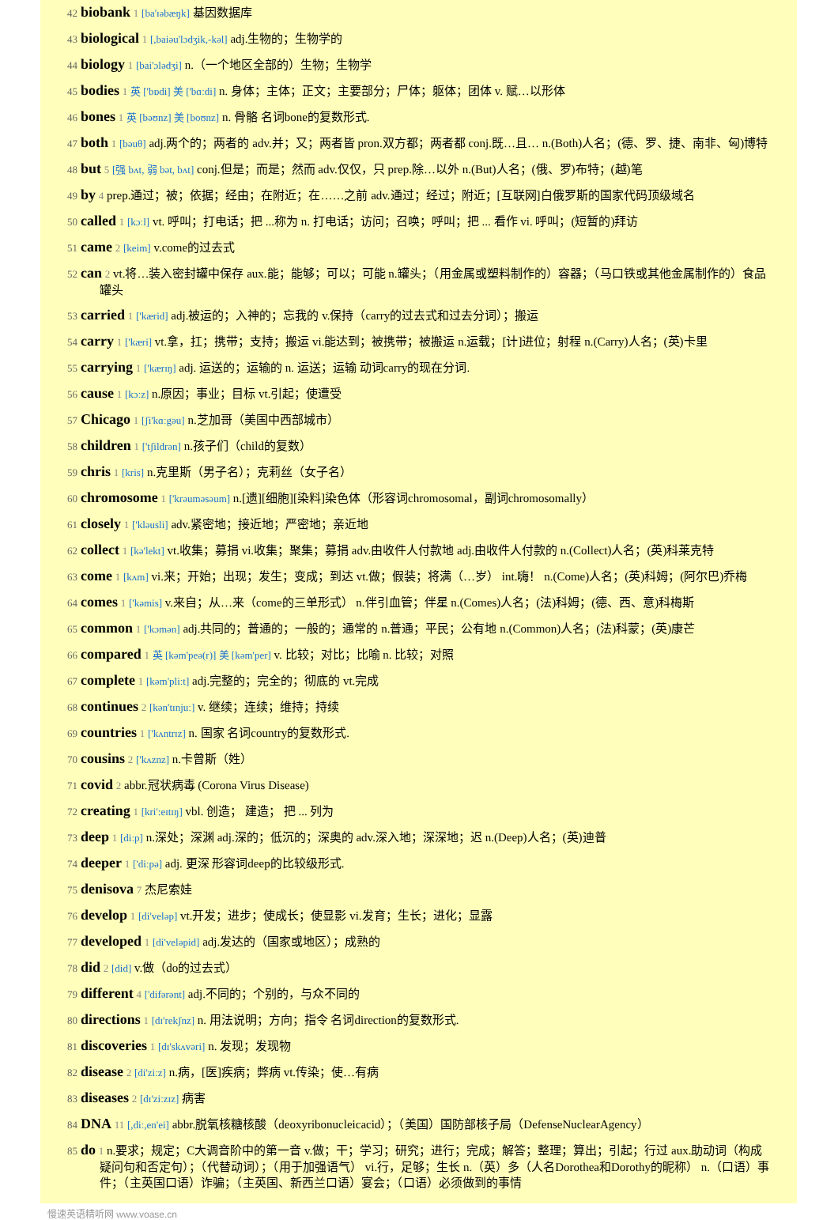42 biobank 1 [ba'ɪəbæŋk] 基因数据库
43 biological 1 [,baiəu'lɔdʒik,-kəl] adj.生物的；生物学的
44 biology 1 [bai'ɔlədʒi] n.（一个地区全部的）生物；生物学
45 bodies 1 英 ['bɒdi] 美 ['bɑːdi] n. 身体；主体；正文；主要部分；尸体；躯体；团体 v. 赋…以形体
46 bones 1 英 [bəʊnz] 美 [boʊnz] n. 骨骼 名词bone的复数形式.
47 both 1 [bəuθ] adj.两个的；两者的 adv.并；又；两者皆 pron.双方都；两者都 conj.既…且… n.(Both)人名；(德、罗、捷、南非、匈)博特
48 but 5 [强 bʌt, 弱 bət, bʌt] conj.但是；而是；然而 adv.仅仅，只 prep.除…以外 n.(But)人名；(俄、罗)布特；(越)笔
49 by 4 prep.通过；被；依据；经由；在附近；在……之前 adv.通过；经过；附近；[互联网]白俄罗斯的国家代码顶级域名
50 called 1 [kɔːl] vt. 呼叫；打电话；把 ...称为 n. 打电话；访问；召唤；呼叫；把 ... 看作 vi. 呼叫；(短暂的)拜访
51 came 2 [keim] v.come的过去式
52 can 2 vt.将…装入密封罐中保存 aux.能；能够；可以；可能 n.罐头；（用金属或塑料制作的）容器；（马口铁或其他金属制作的）食品罐头
53 carried 1 ['kærid] adj.被运的；入神的；忘我的 v.保持（carry的过去式和过去分词）；搬运
54 carry 1 ['kæri] vt.拿，扛；携带；支持；搬运 vi.能达到；被携带；被搬运 n.运载；[计]进位；射程 n.(Carry)人名；(英)卡里
55 carrying 1 ['kærɪŋ] adj. 运送的；运输的 n. 运送；运输 动词carry的现在分词.
56 cause 1 [kɔːz] n.原因；事业；目标 vt.引起；使遭受
57 Chicago 1 [ʃi'kɑːgəu] n.芝加哥（美国中西部城市）
58 children 1 ['tʃildrən] n.孩子们（child的复数）
59 chris 1 [kris] n.克里斯（男子名）；克莉丝（女子名）
60 chromosome 1 ['krəuməsəum] n.[遗][细胞][染料]染色体（形容词chromosomal，副词chromosomally）
61 closely 1 ['kləusli] adv.紧密地；接近地；严密地；亲近地
62 collect 1 [kə'lekt] vt.收集；募捐 vi.收集；聚集；募捐 adv.由收件人付款地 adj.由收件人付款的 n.(Collect)人名；(英)科莱克特
63 come 1 [kʌm] vi.来；开始；出现；发生；变成；到达 vt.做；假装；将满（…岁） int.嗨！ n.(Come)人名；(英)科姆；(阿尔巴)乔梅
64 comes 1 ['kəmis] v.来自；从…来（come的三单形式） n.伴引血管；伴星 n.(Comes)人名；(法)科姆；(德、西、意)科梅斯
65 common 1 ['kɔmən] adj.共同的；普通的；一般的；通常的 n.普通；平民；公有地 n.(Common)人名；(法)科蒙；(英)康芒
66 compared 1 英 [kəm'peə(r)] 美 [kəm'per] v. 比较；对比；比喻 n. 比较；对照
67 complete 1 [kəm'pliːt] adj.完整的；完全的；彻底的 vt.完成
68 continues 2 [kən'tɪnjuː] v. 继续；连续；维持；持续
69 countries 1 ['kʌntrɪz] n. 国家 名词country的复数形式.
70 cousins 2 ['kʌznz] n.卡曾斯（姓）
71 covid 2 abbr.冠状病毒 (Corona Virus Disease)
72 creating 1 [kri':eɪtɪŋ] vbl. 创造； 建造； 把 ... 列为
73 deep 1 [diːp] n.深处；深渊 adj.深的；低沉的；深奥的 adv.深入地；深深地；迟 n.(Deep)人名；(英)迪普
74 deeper 1 ['diːpə] adj. 更深 形容词deep的比较级形式.
75 denisova 7 杰尼索娃
76 develop 1 [di'veləp] vt.开发；进步；使成长；使显影 vi.发育；生长；进化；显露
77 developed 1 [di'veləpid] adj.发达的（国家或地区）；成熟的
78 did 2 [did] v.做（do的过去式）
79 different 4 ['difərənt] adj.不同的；个别的，与众不同的
80 directions 1 [dɪ'rekʃnz] n. 用法说明；方向；指令 名词direction的复数形式.
81 discoveries 1 [dɪ'skʌvəri] n. 发现；发现物
82 disease 2 [di'ziːz] n.病，[医]疾病；弊病 vt.传染；使…有病
83 diseases 2 [dɪ'ziːzɪz] 病害
84 DNA 11 [,diː,en'ei] abbr.脱氧核糖核酸（deoxyribonucleicacid）；（美国）国防部核子局（DefenseNuclearAgency）
85 do 1 n.要求；规定；C大调音阶中的第一音 v.做；干；学习；研究；进行；完成；解答；整理；算出；引起；行过 aux.助动词（构成疑问句和否定句）；（代替动词）；（用于加强语气） vi.行，足够；生长 n.（英）多（人名Dorothea和Dorothy的昵称） n.（口语）事件；（主英国口语）诈骗；（主英国、新西兰口语）宴会；（口语）必须做到的事情
慢速英语精听网 www.voase.cn